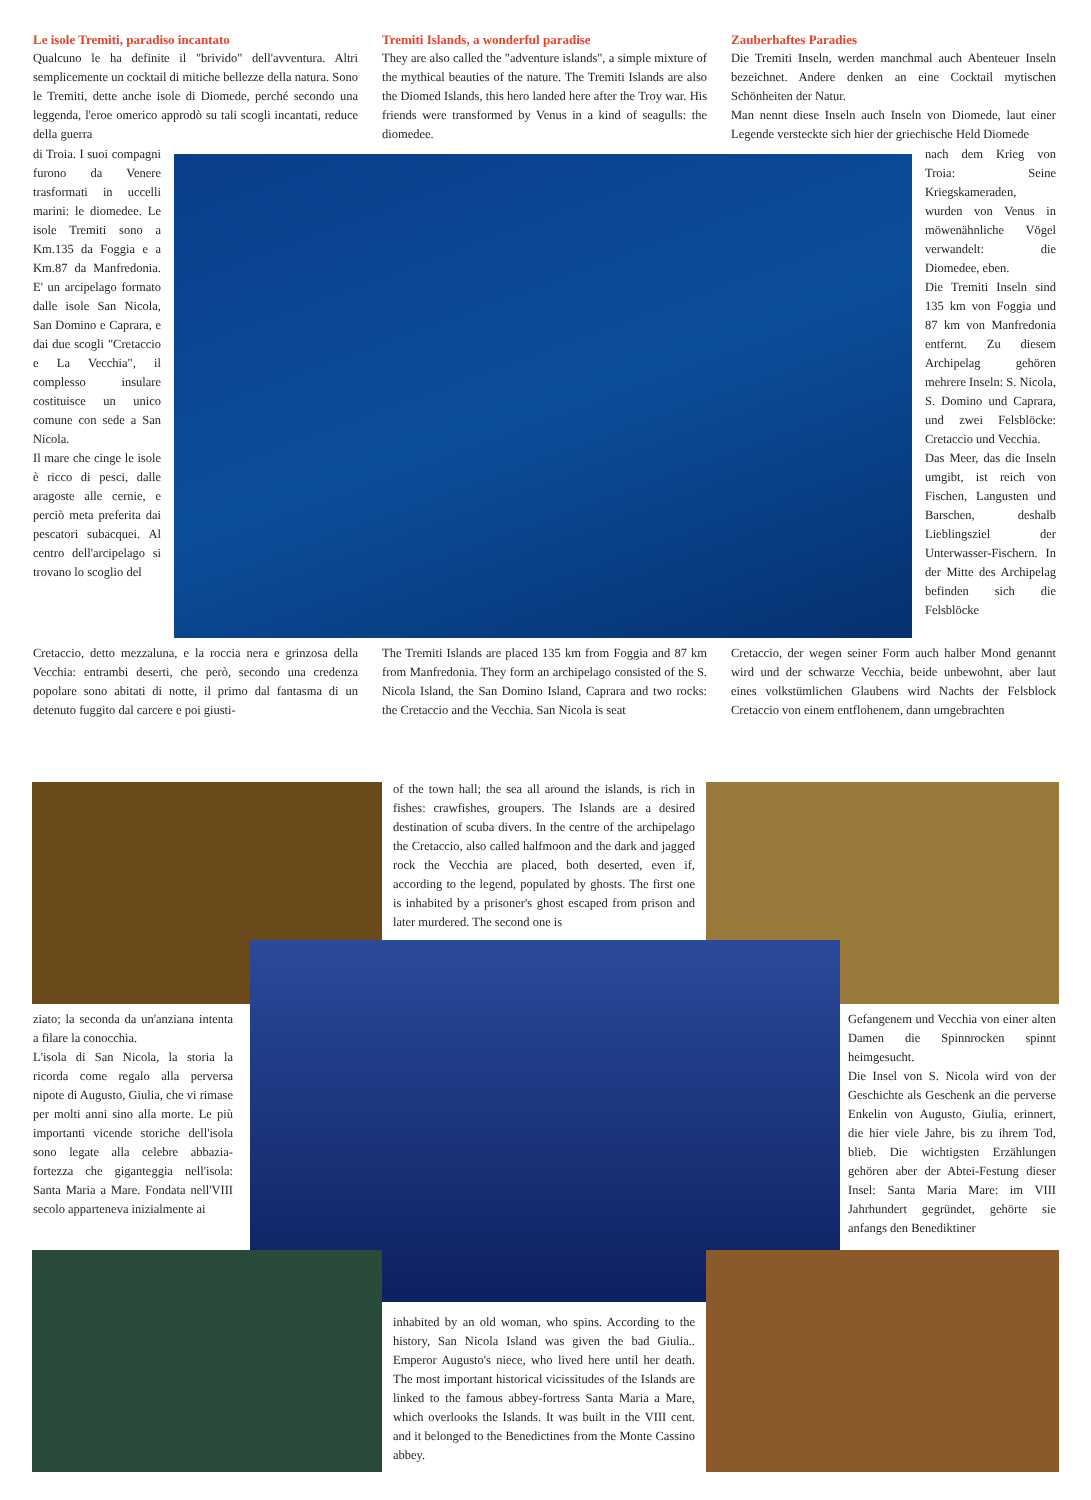Le isole Tremiti, paradiso incantato
Qualcuno le ha definite il "brivido" dell'avventura. Altri semplicemente un cocktail di mitiche bellezze della natura. Sono le Tremiti, dette anche isole di Diomede, perché secondo una leggenda, l'eroe omerico approdò su tali scogli incantati, reduce della guerra
di Troia. I suoi compagni furono da Venere trasformati in uccelli marini: le diomedee. Le isole Tremiti sono a Km.135 da Foggia e a Km.87 da Manfredonia. E' un arcipelago formato dalle isole San Nicola, San Domino e Caprara, e dai due scogli "Cretaccio e La Vecchia", il complesso insulare costituisce un unico comune con sede a San Nicola.
Il mare che cinge le isole è ricco di pesci, dalle aragoste alle cernie, e perciò meta preferita dai pescatori subacquei. Al centro dell'arcipelago si trovano lo scoglio del
Cretaccio, detto mezzaluna, e la roccia nera e grinzosa della Vecchia: entrambi deserti, che però, secondo una credenza popolare sono abitati di notte, il primo dal fantasma di un detenuto fuggito dal carcere e poi giusti-
Tremiti Islands, a wonderful paradise
They are also called the "adventure islands", a simple mixture of the mythical beauties of the nature. The Tremiti Islands are also the Diomed Islands, this hero landed here after the Troy war. His friends were transformed by Venus in a kind of seagulls: the diomedee.
The Tremiti Islands are placed 135 km from Foggia and 87 km from Manfredonia. They form an archipelago consisted of the S. Nicola Island, the San Domino Island, Caprara and two rocks: the Cretaccio and the Vecchia. San Nicola is seat
Zauberhaftes Paradies
Die Tremiti Inseln, werden manchmal auch Abenteuer Inseln bezeichnet. Andere denken an eine Cocktail mytischen Schönheiten der Natur.
Man nennt diese Inseln auch Inseln von Diomede, laut einer Legende versteckte sich hier der griechische Held Diomede
nach dem Krieg von Troia: Seine Kriegskameraden, wurden von Venus in möwenähnliche Vögel verwandelt: die Diomedee, eben.
Die Tremiti Inseln sind 135 km von Foggia und 87 km von Manfredonia entfernt. Zu diesem Archipelag gehören mehrere Inseln: S. Nicola, S. Domino und Caprara, und zwei Felsblöcke: Cretaccio und Vecchia.
Das Meer, das die Inseln umgibt, ist reich von Fischen, Langusten und Barschen, deshalb Lieblingsziel der Unterwasser-Fischern. In der Mitte des Archipelag befinden sich die Felsblöcke
Cretaccio, der wegen seiner Form auch halber Mond genannt wird und der schwarze Vecchia, beide unbewohnt, aber laut eines volkstümlichen Glaubens wird Nachts der Felsblock Cretaccio von einem entflohenem, dann umgebrachten
of the town hall; the sea all around the islands, is rich in fishes: crawfishes, groupers. The Islands are a desired destination of scuba divers. In the centre of the archipelago the Cretaccio, also called halfmoon and the dark and jagged rock the Vecchia are placed, both deserted, even if, according to the legend, populated by ghosts. The first one is inhabited by a prisoner's ghost escaped from prison and later murdered. The second one is
ziato; la seconda da un'anziana intenta a filare la conocchia.
L'isola di San Nicola, la storia la ricorda come regalo alla perversa nipote di Augusto, Giulia, che vi rimase per molti anni sino alla morte. Le più importanti vicende storiche dell'isola sono legate alla celebre abbazia-fortezza che giganteggia nell'isola: Santa Maria a Mare. Fondata nell'VIII secolo apparteneva inizialmente ai
Gefangenem und Vecchia von einer alten Damen die Spinnrocken spinnt heimgesucht.
Die Insel von S. Nicola wird von der Geschichte als Geschenk an die perverse Enkelin von Augusto, Giulia, erinnert, die hier viele Jahre, bis zu ihrem Tod, blieb. Die wichtigsten Erzählungen gehören aber der Abtei-Festung dieser Insel: Santa Maria Mare: im VIII Jahrhundert gegründet, gehörte sie anfangs den Benediktiner
inhabited by an old woman, who spins. According to the history, San Nicola Island was given the bad Giulia.. Emperor Augusto's niece, who lived here until her death. The most important historical vicissitudes of the Islands are linked to the famous abbey-fortress Santa Maria a Mare, which overlooks the Islands. It was built in the VIII cent. and it belonged to the Benedictines from the Monte Cassino abbey.